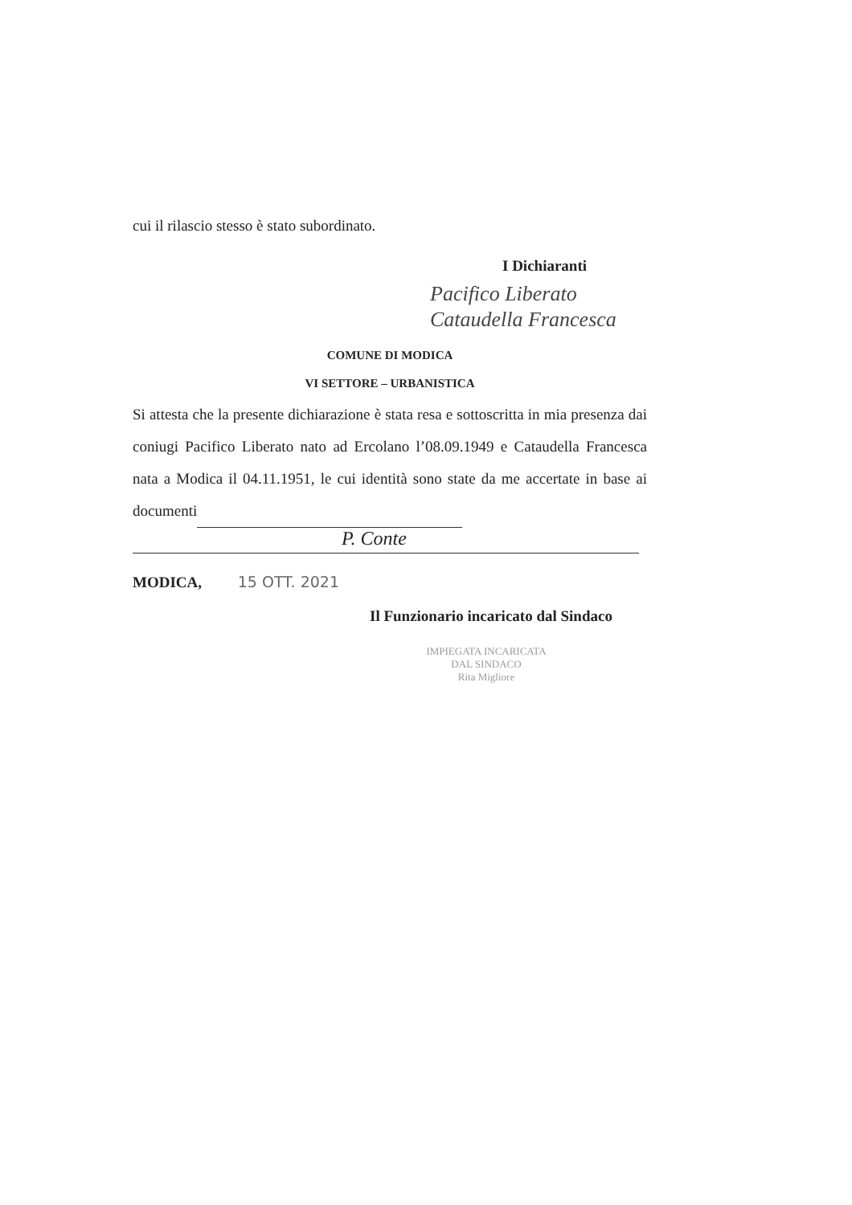cui il rilascio stesso è stato subordinato.
I Dichiaranti
Pacifico Liberato
Cataudella Francesca
COMUNE DI MODICA
VI SETTORE – URBANISTICA
Si attesta che la presente dichiarazione è stata resa e sottoscritta in mia presenza dai coniugi Pacifico Liberato nato ad Ercolano l’08.09.1949 e Cataudella Francesca nata a Modica il 04.11.1951, le cui identità sono state da me accertate in base ai documenti
P. Conte
MODICA, 15 OTT. 2021
Il Funzionario incaricato dal Sindaco
IMPIEGATA INCARICATA
DAL SINDACO
Rita Migliore